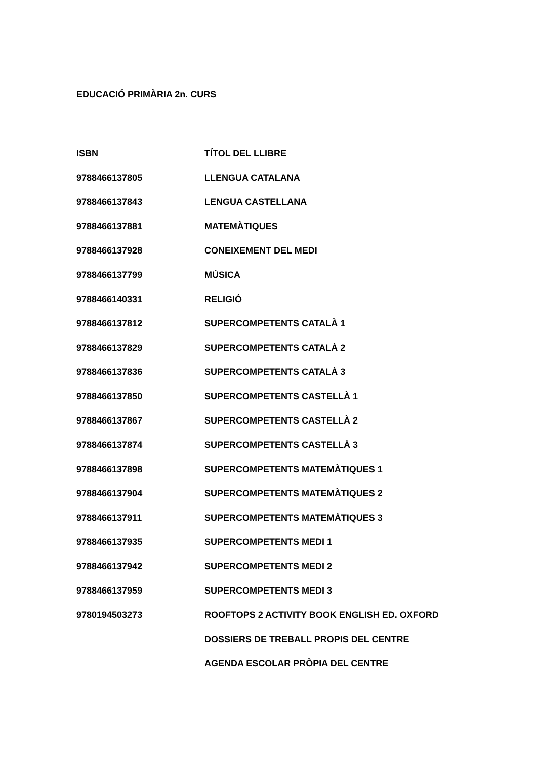EDUCACIÓ PRIMÀRIA 2n. CURS
| ISBN | TÍTOL DEL LLIBRE |
| --- | --- |
| 9788466137805 | LLENGUA CATALANA |
| 9788466137843 | LENGUA CASTELLANA |
| 9788466137881 | MATEMÀTIQUES |
| 9788466137928 | CONEIXEMENT DEL MEDI |
| 9788466137799 | MÚSICA |
| 9788466140331 | RELIGIÓ |
| 9788466137812 | SUPERCOMPETENTS CATALÀ 1 |
| 9788466137829 | SUPERCOMPETENTS CATALÀ 2 |
| 9788466137836 | SUPERCOMPETENTS CATALÀ 3 |
| 9788466137850 | SUPERCOMPETENTS CASTELLÀ 1 |
| 9788466137867 | SUPERCOMPETENTS CASTELLÀ 2 |
| 9788466137874 | SUPERCOMPETENTS CASTELLÀ 3 |
| 9788466137898 | SUPERCOMPETENTS MATEMÀTIQUES 1 |
| 9788466137904 | SUPERCOMPETENTS MATEMÀTIQUES 2 |
| 9788466137911 | SUPERCOMPETENTS MATEMÀTIQUES 3 |
| 9788466137935 | SUPERCOMPETENTS MEDI 1 |
| 9788466137942 | SUPERCOMPETENTS MEDI 2 |
| 9788466137959 | SUPERCOMPETENTS MEDI 3 |
| 9780194503273 | ROOFTOPS 2 ACTIVITY BOOK ENGLISH ED. OXFORD |
| | DOSSIERS DE TREBALL PROPIS DEL CENTRE |
| | AGENDA ESCOLAR PRÒPIA DEL CENTRE |